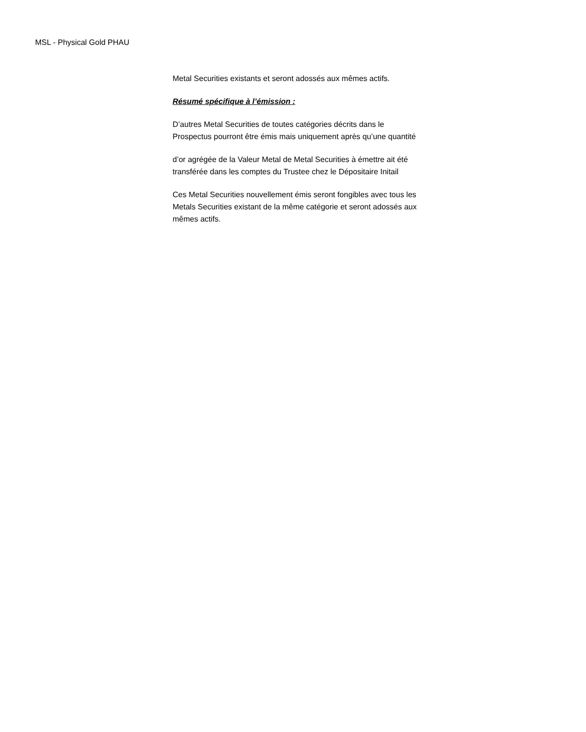MSL - Physical Gold PHAU
Metal Securities existants et seront adossés aux mêmes actifs.
Résumé spécifique à l’émission :
D’autres Metal Securities de toutes catégories décrits dans le
Prospectus pourront être émis mais uniquement après qu’une quantité
d’or agrégée de la Valeur Metal de Metal Securities à émettre ait été
transférée dans les comptes du Trustee chez le Dépositaire Initail
Ces Metal Securities nouvellement émis seront fongibles avec tous les
Metals Securities existant de la même catégorie et seront adossés aux
mêmes actifs.